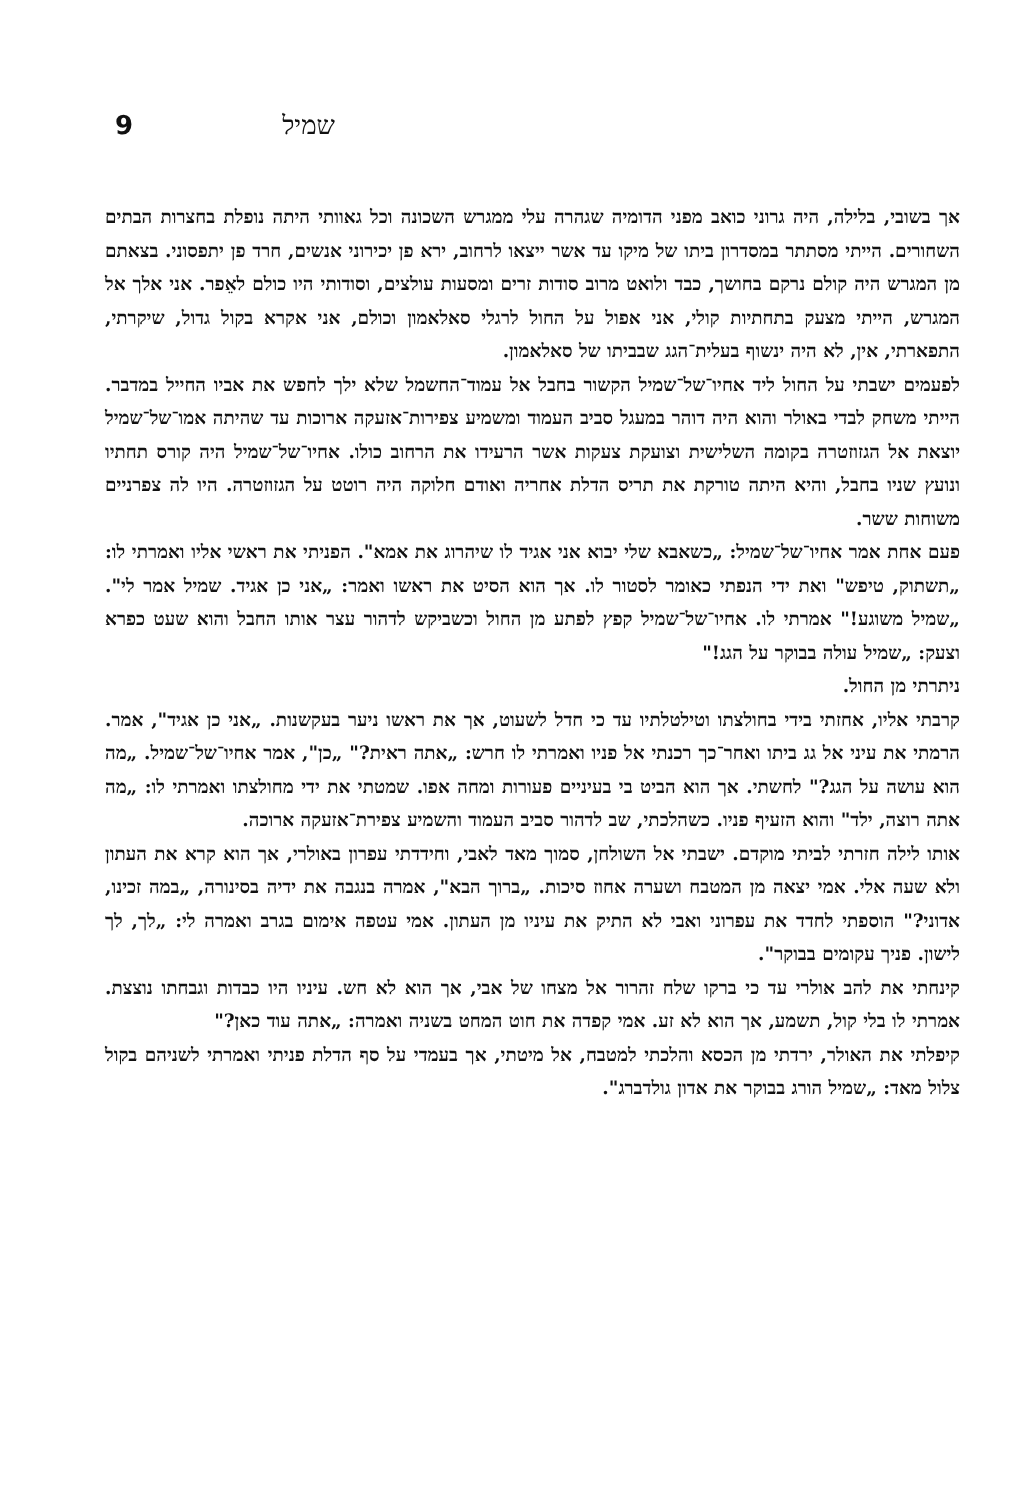9 שמיל
אך בשובי, בלילה, היה גרוני כואב מפני הדומיה שגהרה עלי ממגרש השכונה וכל גאוותי היתה נופלת בחצרות הבתים השחורים. הייתי מסתתר במסדרון ביתו של מיקו עד אשר ייצאו לרחוב, ירא פן יכירוני אנשים, חרד פן יתפסוני. בצאתם מן המגרש היה קולם נרקם בחושך, כבד ולואט מרוב סודות זרים ומסעות עולצים, וסודותי היו כולם לאֵפר. אני אלך אל המגרש, הייתי מצעק בתחתיות קולי, אני אפול על החול לרגלי סאלאמון וכולם, אני אקרא בקול גדול, שיקרתי, התפארתי, אין, לא היה ינשוף בעלית־הגג שבביתו של סאלאמון.
לפעמים ישבתי על החול ליד אחיו־של־שמיל הקשור בחבל אל עמוד־החשמל שלא ילך לחפש את אביו החייל במדבר. הייתי משחק לבדי באולר והוא היה דוהר במעגל סביב העמוד ומשמיע צפירות־אזעקה ארוכות עד שהיתה אמו־של־שמיל יוצאת אל הגזוזטרה בקומה השלישית וצועקת צעקות אשר הרעידו את הרחוב כולו. אחיו־של־שמיל היה קורס תחתיו ונועץ שניו בחבל, והיא היתה טורקת את תריס הדלת אחריה ואודם חלוקה היה רוטט על הגזוזטרה. היו לה צפרניים משוחות ששר.
פעם אחת אמר אחיו־של־שמיל: „כשאבא שלי יבוא אני אגיד לו שיהרוג את אמא". הפניתי את ראשי אליו ואמרתי לו: „תשתוק, טיפש" ואת ידי הנפתי כאומר לסטור לו. אך הוא הסיט את ראשו ואמר: „אני כן אגיד. שמיל אמר לי". „שמיל משוגע!" אמרתי לו. אחיו־של־שמיל קפץ לפתע מן החול וכשביקש לדהור עצר אותו החבל והוא שעט כפרא וצעק: „שמיל עולה בבוקר על הגג!"
ניתרתי מן החול.
קרבתי אליו, אחזתי בידי בחולצתו וטילטלתיו עד כי חדל לשעוט, אך את ראשו ניער בעקשנות. „אני כן אגיד", אמר. הרמתי את עיני אל גג ביתו ואחר־כך רכנתי אל פניו ואמרתי לו חרש: „אתה ראית?" „כן", אמר אחיו־של־שמיל. „מה הוא עושה על הגג?" לחשתי. אך הוא הביט בי בעיניים פעורות ומחה אפו. שמטתי את ידי מחולצתו ואמרתי לו: „מה אתה רוצה, ילד" והוא הזעיף פניו. כשהלכתי, שב לדהור סביב העמוד והשמיע צפירת־אזעקה ארוכה.
אותו לילה חזרתי לביתי מוקדם. ישבתי אל השולחן, סמוך מאד לאבי, וחידדתי עפרון באולרי, אך הוא קרא את העתון ולא שעה אלי. אמי יצאה מן המטבח ושערה אחוז סיכות. „ברוך הבא", אמרה בנגבה את ידיה בסינורה, „במה זכינו, אדוני?" הוספתי לחדד את עפרוני ואבי לא התיק את עיניו מן העתון. אמי עטפה אימום בגרב ואמרה לי: „לך, לך לישון. פניך עקומים בבוקר".
קינחתי את להב אולרי עד כי ברקו שלח זהרור אל מצחו של אבי, אך הוא לא חש. עיניו היו כבדות וגבחתו נוצצת. אמרתי לו בלי קול, תשמע, אך הוא לא זע. אמי קפדה את חוט המחט בשניה ואמרה: „אתה עוד כאן?"
קיפלתי את האולר, ירדתי מן הכסא והלכתי למטבח, אל מיטתי, אך בעמדי על סף הדלת פניתי ואמרתי לשניהם בקול צלול מאד: „שמיל הורג בבוקר את אדון גולדברג".